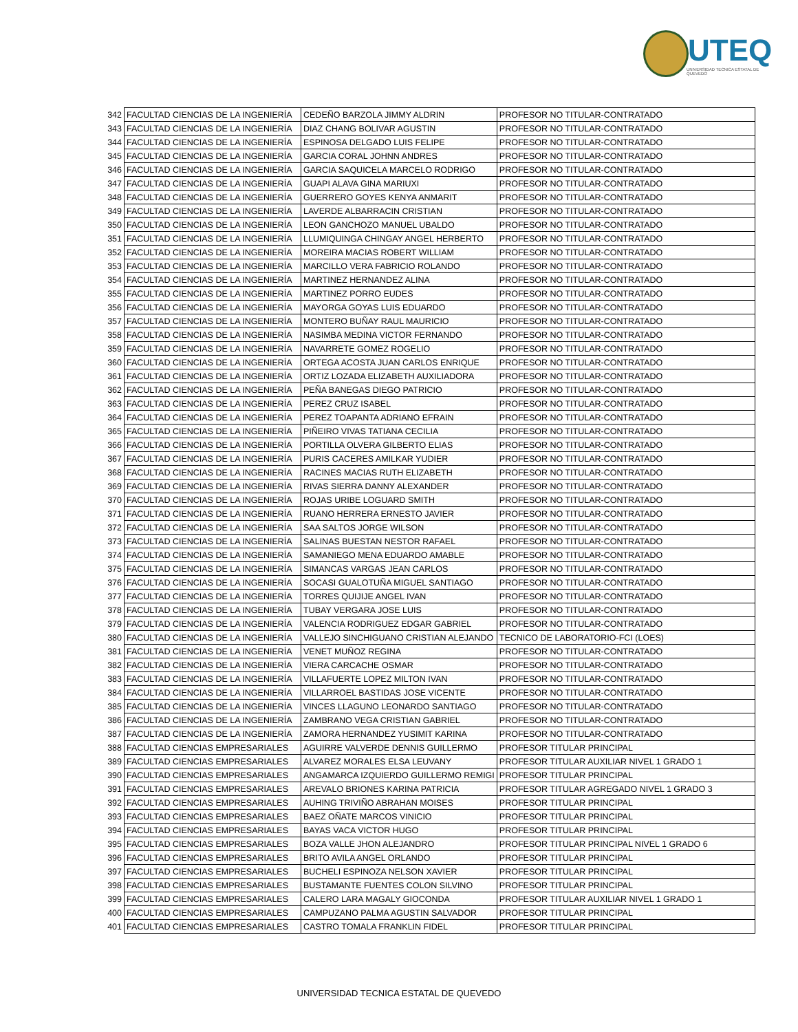UTEQ
UNIVERSIDAD TECNICA ESTATAL DE QUEVEDO
| 342 | FACULTAD CIENCIAS DE LA INGENIERÍA | CEDEÑO BARZOLA JIMMY ALDRIN | PROFESOR NO TITULAR-CONTRATADO |
| 343 | FACULTAD CIENCIAS DE LA INGENIERÍA | DIAZ CHANG BOLIVAR AGUSTIN | PROFESOR NO TITULAR-CONTRATADO |
| 344 | FACULTAD CIENCIAS DE LA INGENIERÍA | ESPINOSA DELGADO LUIS FELIPE | PROFESOR NO TITULAR-CONTRATADO |
| 345 | FACULTAD CIENCIAS DE LA INGENIERÍA | GARCIA CORAL JOHNN ANDRES | PROFESOR NO TITULAR-CONTRATADO |
| 346 | FACULTAD CIENCIAS DE LA INGENIERÍA | GARCIA SAQUICELA MARCELO RODRIGO | PROFESOR NO TITULAR-CONTRATADO |
| 347 | FACULTAD CIENCIAS DE LA INGENIERÍA | GUAPI ALAVA GINA MARIUXI | PROFESOR NO TITULAR-CONTRATADO |
| 348 | FACULTAD CIENCIAS DE LA INGENIERÍA | GUERRERO GOYES KENYA ANMARIT | PROFESOR NO TITULAR-CONTRATADO |
| 349 | FACULTAD CIENCIAS DE LA INGENIERÍA | LAVERDE ALBARRACIN CRISTIAN | PROFESOR NO TITULAR-CONTRATADO |
| 350 | FACULTAD CIENCIAS DE LA INGENIERÍA | LEON GANCHOZO MANUEL UBALDO | PROFESOR NO TITULAR-CONTRATADO |
| 351 | FACULTAD CIENCIAS DE LA INGENIERÍA | LLUMIQUINGA CHINGAY ANGEL HERBERTO | PROFESOR NO TITULAR-CONTRATADO |
| 352 | FACULTAD CIENCIAS DE LA INGENIERÍA | MOREIRA MACIAS ROBERT WILLIAM | PROFESOR NO TITULAR-CONTRATADO |
| 353 | FACULTAD CIENCIAS DE LA INGENIERÍA | MARCILLO VERA FABRICIO ROLANDO | PROFESOR NO TITULAR-CONTRATADO |
| 354 | FACULTAD CIENCIAS DE LA INGENIERÍA | MARTINEZ HERNANDEZ ALINA | PROFESOR NO TITULAR-CONTRATADO |
| 355 | FACULTAD CIENCIAS DE LA INGENIERÍA | MARTINEZ PORRO EUDES | PROFESOR NO TITULAR-CONTRATADO |
| 356 | FACULTAD CIENCIAS DE LA INGENIERÍA | MAYORGA GOYAS LUIS EDUARDO | PROFESOR NO TITULAR-CONTRATADO |
| 357 | FACULTAD CIENCIAS DE LA INGENIERÍA | MONTERO BUÑAY RAUL MAURICIO | PROFESOR NO TITULAR-CONTRATADO |
| 358 | FACULTAD CIENCIAS DE LA INGENIERÍA | NASIMBA MEDINA VICTOR FERNANDO | PROFESOR NO TITULAR-CONTRATADO |
| 359 | FACULTAD CIENCIAS DE LA INGENIERÍA | NAVARRETE GOMEZ ROGELIO | PROFESOR NO TITULAR-CONTRATADO |
| 360 | FACULTAD CIENCIAS DE LA INGENIERÍA | ORTEGA ACOSTA JUAN CARLOS ENRIQUE | PROFESOR NO TITULAR-CONTRATADO |
| 361 | FACULTAD CIENCIAS DE LA INGENIERÍA | ORTIZ LOZADA ELIZABETH AUXILIADORA | PROFESOR NO TITULAR-CONTRATADO |
| 362 | FACULTAD CIENCIAS DE LA INGENIERÍA | PEÑA BANEGAS DIEGO PATRICIO | PROFESOR NO TITULAR-CONTRATADO |
| 363 | FACULTAD CIENCIAS DE LA INGENIERÍA | PEREZ CRUZ ISABEL | PROFESOR NO TITULAR-CONTRATADO |
| 364 | FACULTAD CIENCIAS DE LA INGENIERÍA | PEREZ TOAPANTA ADRIANO EFRAIN | PROFESOR NO TITULAR-CONTRATADO |
| 365 | FACULTAD CIENCIAS DE LA INGENIERÍA | PIÑEIRO VIVAS TATIANA CECILIA | PROFESOR NO TITULAR-CONTRATADO |
| 366 | FACULTAD CIENCIAS DE LA INGENIERÍA | PORTILLA OLVERA GILBERTO ELIAS | PROFESOR NO TITULAR-CONTRATADO |
| 367 | FACULTAD CIENCIAS DE LA INGENIERÍA | PURIS CACERES AMILKAR YUDIER | PROFESOR NO TITULAR-CONTRATADO |
| 368 | FACULTAD CIENCIAS DE LA INGENIERÍA | RACINES MACIAS RUTH ELIZABETH | PROFESOR NO TITULAR-CONTRATADO |
| 369 | FACULTAD CIENCIAS DE LA INGENIERÍA | RIVAS SIERRA DANNY ALEXANDER | PROFESOR NO TITULAR-CONTRATADO |
| 370 | FACULTAD CIENCIAS DE LA INGENIERÍA | ROJAS URIBE LOGUARD SMITH | PROFESOR NO TITULAR-CONTRATADO |
| 371 | FACULTAD CIENCIAS DE LA INGENIERÍA | RUANO HERRERA ERNESTO JAVIER | PROFESOR NO TITULAR-CONTRATADO |
| 372 | FACULTAD CIENCIAS DE LA INGENIERÍA | SAA SALTOS JORGE WILSON | PROFESOR NO TITULAR-CONTRATADO |
| 373 | FACULTAD CIENCIAS DE LA INGENIERÍA | SALINAS BUESTAN NESTOR RAFAEL | PROFESOR NO TITULAR-CONTRATADO |
| 374 | FACULTAD CIENCIAS DE LA INGENIERÍA | SAMANIEGO MENA EDUARDO AMABLE | PROFESOR NO TITULAR-CONTRATADO |
| 375 | FACULTAD CIENCIAS DE LA INGENIERÍA | SIMANCAS VARGAS JEAN CARLOS | PROFESOR NO TITULAR-CONTRATADO |
| 376 | FACULTAD CIENCIAS DE LA INGENIERÍA | SOCASI GUALOTUÑA MIGUEL SANTIAGO | PROFESOR NO TITULAR-CONTRATADO |
| 377 | FACULTAD CIENCIAS DE LA INGENIERÍA | TORRES QUIJIJE ANGEL IVAN | PROFESOR NO TITULAR-CONTRATADO |
| 378 | FACULTAD CIENCIAS DE LA INGENIERÍA | TUBAY VERGARA JOSE LUIS | PROFESOR NO TITULAR-CONTRATADO |
| 379 | FACULTAD CIENCIAS DE LA INGENIERÍA | VALENCIA RODRIGUEZ EDGAR GABRIEL | PROFESOR NO TITULAR-CONTRATADO |
| 380 | FACULTAD CIENCIAS DE LA INGENIERÍA | VALLEJO SINCHIGUANO CRISTIAN ALEJANDO | TECNICO DE LABORATORIO-FCI (LOES) |
| 381 | FACULTAD CIENCIAS DE LA INGENIERÍA | VENET MUÑOZ REGINA | PROFESOR NO TITULAR-CONTRATADO |
| 382 | FACULTAD CIENCIAS DE LA INGENIERÍA | VIERA CARCACHE OSMAR | PROFESOR NO TITULAR-CONTRATADO |
| 383 | FACULTAD CIENCIAS DE LA INGENIERÍA | VILLAFUERTE LOPEZ MILTON IVAN | PROFESOR NO TITULAR-CONTRATADO |
| 384 | FACULTAD CIENCIAS DE LA INGENIERÍA | VILLARROEL BASTIDAS JOSE VICENTE | PROFESOR NO TITULAR-CONTRATADO |
| 385 | FACULTAD CIENCIAS DE LA INGENIERÍA | VINCES LLAGUNO LEONARDO SANTIAGO | PROFESOR NO TITULAR-CONTRATADO |
| 386 | FACULTAD CIENCIAS DE LA INGENIERÍA | ZAMBRANO VEGA CRISTIAN GABRIEL | PROFESOR NO TITULAR-CONTRATADO |
| 387 | FACULTAD CIENCIAS DE LA INGENIERÍA | ZAMORA HERNANDEZ YUSIMIT KARINA | PROFESOR NO TITULAR-CONTRATADO |
| 388 | FACULTAD CIENCIAS EMPRESARIALES | AGUIRRE VALVERDE DENNIS GUILLERMO | PROFESOR TITULAR PRINCIPAL |
| 389 | FACULTAD CIENCIAS EMPRESARIALES | ALVAREZ MORALES ELSA LEUVANY | PROFESOR TITULAR AUXILIAR NIVEL 1 GRADO 1 |
| 390 | FACULTAD CIENCIAS EMPRESARIALES | ANGAMARCA IZQUIERDO GUILLERMO REMIGI | PROFESOR TITULAR PRINCIPAL |
| 391 | FACULTAD CIENCIAS EMPRESARIALES | AREVALO BRIONES KARINA PATRICIA | PROFESOR TITULAR AGREGADO NIVEL 1 GRADO 3 |
| 392 | FACULTAD CIENCIAS EMPRESARIALES | AUHING TRIVIÑO ABRAHAN MOISES | PROFESOR TITULAR PRINCIPAL |
| 393 | FACULTAD CIENCIAS EMPRESARIALES | BAEZ OÑATE MARCOS VINICIO | PROFESOR TITULAR PRINCIPAL |
| 394 | FACULTAD CIENCIAS EMPRESARIALES | BAYAS VACA VICTOR HUGO | PROFESOR TITULAR PRINCIPAL |
| 395 | FACULTAD CIENCIAS EMPRESARIALES | BOZA VALLE JHON ALEJANDRO | PROFESOR TITULAR PRINCIPAL NIVEL 1 GRADO 6 |
| 396 | FACULTAD CIENCIAS EMPRESARIALES | BRITO AVILA ANGEL ORLANDO | PROFESOR TITULAR PRINCIPAL |
| 397 | FACULTAD CIENCIAS EMPRESARIALES | BUCHELI ESPINOZA NELSON XAVIER | PROFESOR TITULAR PRINCIPAL |
| 398 | FACULTAD CIENCIAS EMPRESARIALES | BUSTAMANTE FUENTES COLON SILVINO | PROFESOR TITULAR PRINCIPAL |
| 399 | FACULTAD CIENCIAS EMPRESARIALES | CALERO LARA MAGALY GIOCONDA | PROFESOR TITULAR AUXILIAR NIVEL 1 GRADO 1 |
| 400 | FACULTAD CIENCIAS EMPRESARIALES | CAMPUZANO PALMA AGUSTIN SALVADOR | PROFESOR TITULAR PRINCIPAL |
| 401 | FACULTAD CIENCIAS EMPRESARIALES | CASTRO TOMALA FRANKLIN FIDEL | PROFESOR TITULAR PRINCIPAL |
UNIVERSIDAD TECNICA ESTATAL DE QUEVEDO